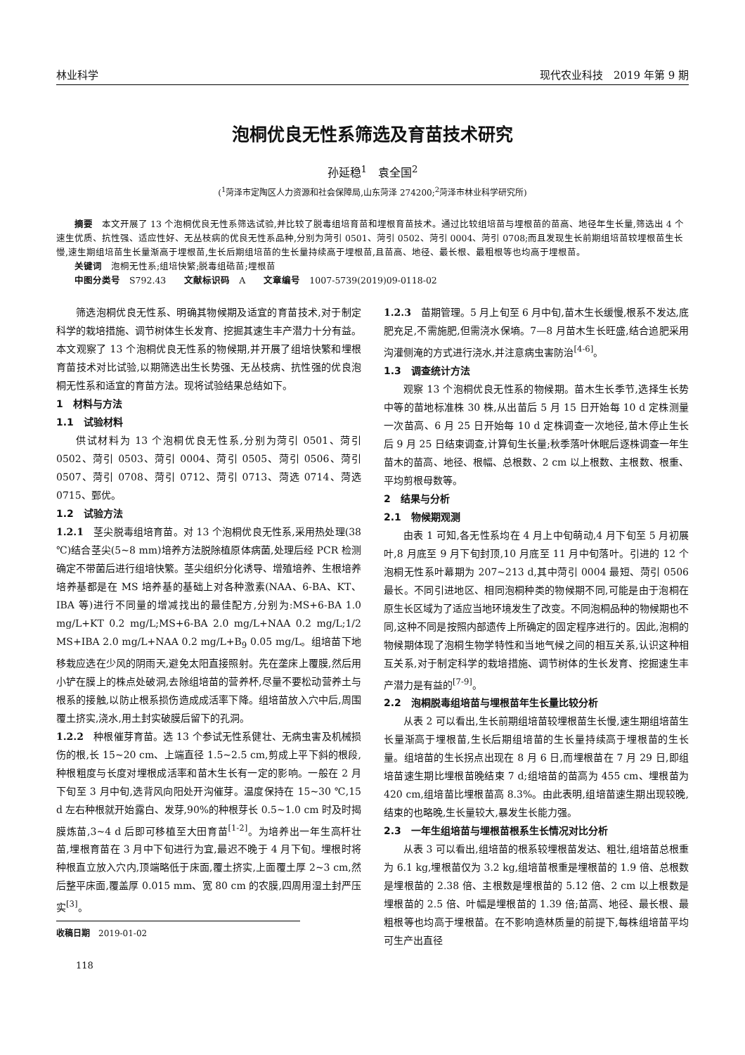林业科学 现代农业科技　2019 年第 9 期
泡桐优良无性系筛选及育苗技术研究
孙延稳<sup>1</sup>　袁全国<sup>2</sup>
(<sup>1</sup>菏泽市定陶区人力资源和社会保障局,山东菏泽 274200;<sup>2</sup>菏泽市林业科学研究所)
　　摘要　本文开展了 13 个泡桐优良无性系筛选试验,并比较了脱毒组培育苗和埋根育苗技术。通过比较组培苗与埋根苗的苗高、地径年生长量,筛选出 4 个速生优质、抗性强、适应性好、无丛枝病的优良无性系品种,分别为菏引 0501、菏引 0502、菏引 0004、菏引 0708;而且发现生长前期组培苗较埋根苗生长慢,速生期组培苗生长量渐高于埋根苗,生长后期组培苗的生长量持续高于埋根苗,且苗高、地径、最长根、最粗根等也均高于埋根苗。
　　关键词　泡桐无性系;组培快繁;脱毒组硞苗;埋根苗
　　中图分类号　S792.43　　文献标识码　A　　文章编号　1007-5739(2019)09-0118-02
筛选泡桐优良无性系、明确其物候期及适宜的育苗技术,对于制定科学的栽培措施、调节树体生长发育、挖掘其速生丰产潜力十分有益。本文观察了 13 个泡桐优良无性系的物候期,并开展了组培快繁和埋根育苗技术对比试验,以期筛选出生长势强、无丛枝病、抗性强的优良泡桐无性系和适宜的育苗方法。现将试验结果总结如下。
1　材料与方法
1.1　试验材料
供试材料为 13 个泡桐优良无性系,分别为菏引 0501、菏引 0502、菏引 0503、菏引 0004、菏引 0505、菏引 0506、菏引 0507、菏引 0708、菏引 0712、菏引 0713、菏选 0714、菏选 0715、鄄优。
1.2　试验方法
1.2.1　茎尖脱毒组培育苗。对 13 个泡桐优良无性系,采用热处理(38 ℃)结合茎尖(5~8 mm)培养方法脱除植原体病菌,处理后经 PCR 检测确定不带菌后进行组培快繁。茎尖组织分化诱导、增殖培养、生根培养培养基都是在 MS 培养基的基础上对各种激素(NAA、6-BA、KT、IBA 等)进行不同量的增减找出的最佳配方,分别为:MS+6-BA 1.0 mg/L+KT 0.2 mg/L;MS+6-BA 2.0 mg/L+NAA 0.2 mg/L;1/2 MS+IBA 2.0 mg/L+NAA 0.2 mg/L+B<sub>9</sub> 0.05 mg/L。组培苗下地移栽应选在少风的阴雨天,避免太阳直接照射。先在垄床上覆膜,然后用小铲在膜上的株点处破洞,去除组培苗的营养杯,尽量不要松动营养土与根系的接触,以防止根系损伤造成成活率下降。组培苗放入穴中后,周围覆土挤实,浇水,用土封实破膜后留下的孔洞。
1.2.2　种根催芽育苗。选 13 个参试无性系健壮、无病虫害及机械损伤的根,长 15~20 cm、上端直径 1.5~2.5 cm,剪成上平下斜的根段,种根粗度与长度对埋根成活率和苗木生长有一定的影响。一般在 2 月下旬至 3 月中旬,选背风向阳处开沟催芽。温度保持在 15~30 ℃,15 d 左右种根就开始露白、发芽,90%的种根芽长 0.5~1.0 cm 时及时揭膜炼苗,3~4 d 后即可移植至大田育苗<sup>[1-2]</sup>。为培养出一年生高杆壮苗,埋根育苗在 3 月中下旬进行为宜,最迟不晚于 4 月下旬。埋根时将种根直立放入穴内,顶端略低于床面,覆土挤实,上面覆土厚 2~3 cm,然后整平床面,覆盖厚 0.015 mm、宽 80 cm 的农膜,四周用湿土封严压实<sup>[3]</sup>。
收稿日期　2019-01-02
118
1.2.3　苗期管理。5 月上旬至 6 月中旬,苗木生长缓慢,根系不发达,底肥充足,不需施肥,但需浇水保墒。7—8 月苗木生长旺盛,结合追肥采用沟灌侧淹的方式进行浇水,并注意病虫害防治<sup>[4-6]</sup>。
1.3　调查统计方法
观察 13 个泡桐优良无性系的物候期。苗木生长季节,选择生长势中等的苗地标准株 30 株,从出苗后 5 月 15 日开始每 10 d 定株测量一次苗高、6 月 25 日开始每 10 d 定株调查一次地径,苗木停止生长后 9 月 25 日结束调查,计算旬生长量;秋季落叶休眠后逐株调查一年生苗木的苗高、地径、根幅、总根数、2 cm 以上根数、主根数、根重、平均剪根母数等。
2　结果与分析
2.1　物候期观测
由表 1 可知,各无性系均在 4 月上中旬萌动,4 月下旬至 5 月初展叶,8 月底至 9 月下旬封顶,10 月底至 11 月中旬落叶。引进的 12 个泡桐无性系叶幕期为 207~213 d,其中菏引 0004 最短、菏引 0506 最长。不同引进地区、相同泡桐种类的物候期不同,可能是由于泡桐在原生长区域为了适应当地环境发生了改变。不同泡桐品种的物候期也不同,这种不同是按照内部遗传上所确定的固定程序进行的。因此,泡桐的物候期体现了泡桐生物学特性和当地气候之间的相互关系,认识这种相互关系,对于制定科学的栽培措施、调节树体的生长发育、挖掘速生丰产潜力是有益的<sup>[7-9]</sup>。
2.2　泡桐脱毒组培苗与埋根苗年生长量比较分析
从表 2 可以看出,生长前期组培苗较埋根苗生长慢,速生期组培苗生长量渐高于埋根苗,生长后期组培苗的生长量持续高于埋根苗的生长量。组培苗的生长拐点出现在 8 月 6 日,而埋根苗在 7 月 29 日,即组培苗速生期比埋根苗晚结束 7 d;组培苗的苗高为 455 cm、埋根苗为 420 cm,组培苗比埋根苗高 8.3%。由此表明,组培苗速生期出现较晚,结束的也略晚,生长量较大,暴发生长能力强。
2.3　一年生组培苗与埋根苗根系生长情况对比分析
从表 3 可以看出,组培苗的根系较埋根苗发达、粗壮,组培苗总根重为 6.1 kg,埋根苗仅为 3.2 kg,组培苗根重是埋根苗的 1.9 倍、总根数是埋根苗的 2.38 倍、主根数是埋根苗的 5.12 倍、2 cm 以上根数是埋根苗的 2.5 倍、叶幅是埋根苗的 1.39 倍;苗高、地径、最长根、最粗根等也均高于埋根苗。在不影响造林质量的前提下,每株组培苗平均可生产出直径